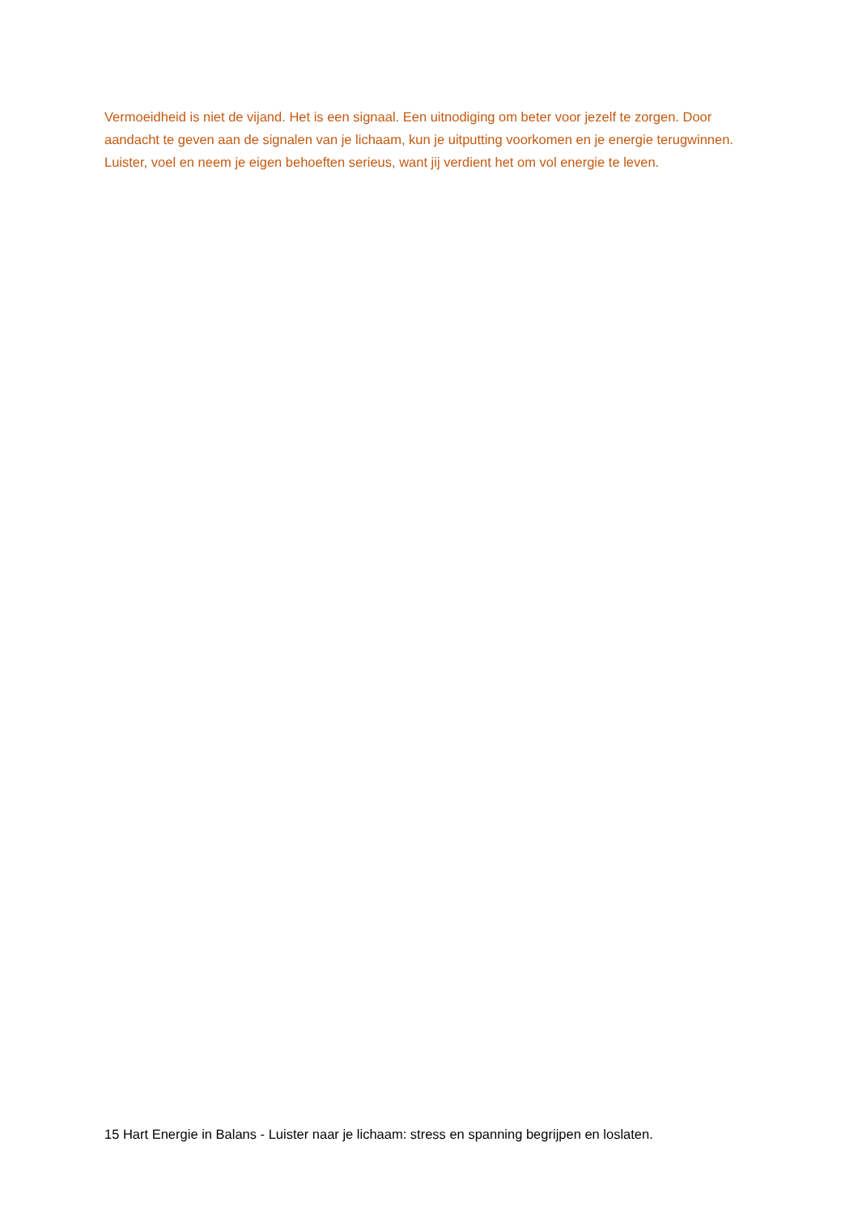Vermoeidheid is niet de vijand. Het is een signaal. Een uitnodiging om beter voor jezelf te zorgen. Door aandacht te geven aan de signalen van je lichaam, kun je uitputting voorkomen en je energie terugwinnen. Luister, voel en neem je eigen behoeften serieus, want jij verdient het om vol energie te leven.
15 Hart Energie in Balans - Luister naar je lichaam: stress en spanning begrijpen en loslaten.